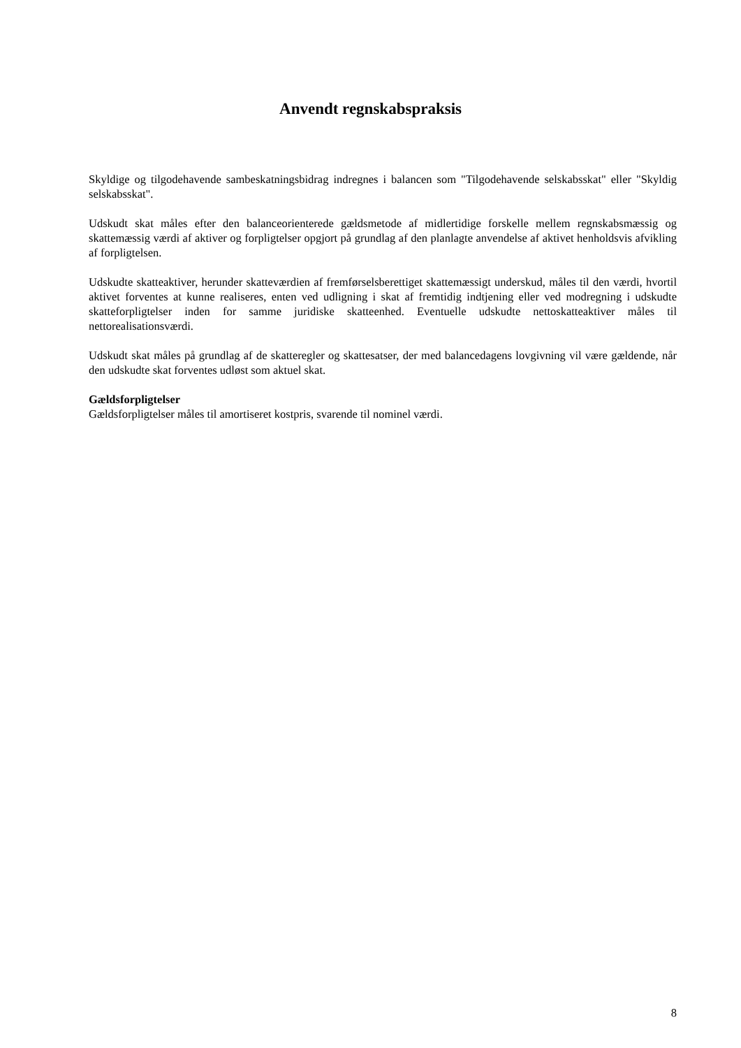Anvendt regnskabspraksis
Skyldige og tilgodehavende sambeskatningsbidrag indregnes i balancen som "Tilgodehavende selskabs­skat" eller "Skyldig selskabsskat".
Udskudt skat måles efter den balanceorienterede gældsmetode af midlertidige forskelle mellem regnskabs­mæssig og skattemæssig værdi af aktiver og forpligtelser opgjort på grundlag af den planlagte anvendelse af aktivet henholdsvis afvikling af forpligtelsen.
Udskudte skatteaktiver, herunder skatteværdien af fremførselsberettiget skattemæssigt underskud, måles til den værdi, hvortil aktivet forventes at kunne realiseres, enten ved udligning i skat af fremtidig indtje­ning eller ved modregning i udskudte skatteforpligtelser inden for samme juridiske skatteenhed. Eventuel­le udskudte nettoskatteaktiver måles til nettorealisationsværdi.
Udskudt skat måles på grundlag af de skatteregler og skattesatser, der med balancedagens lovgivning vil være gældende, når den udskudte skat forventes udløst som aktuel skat.
Gældsforpligtelser
Gældsforpligtelser måles til amortiseret kostpris, svarende til nominel værdi.
8